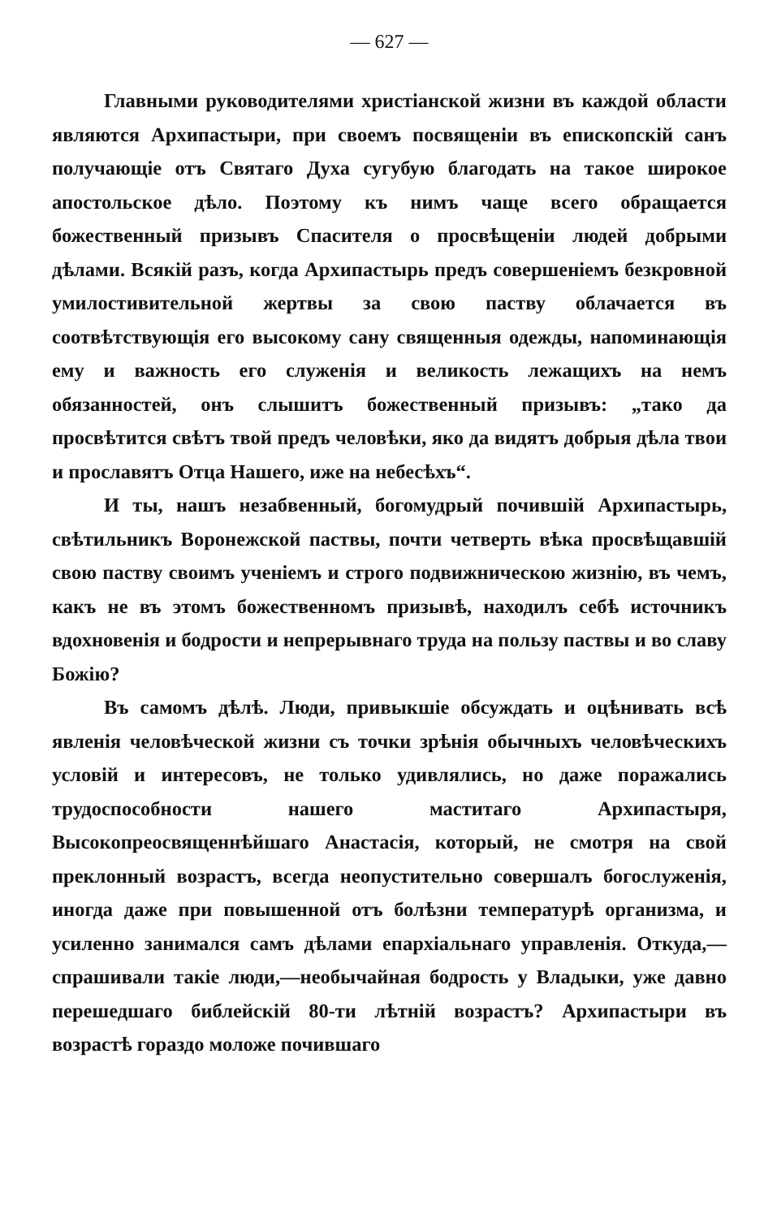— 627 —
Главными руководителями христіанской жизни въ каждой области являются Архипастыри, при своемъ посвященіи въ епископскій санъ получающіе отъ Святаго Духа сугубую благодать на такое широкое апостольское дѣло. Поэтому къ нимъ чаще всего обращается божественный призывъ Спасителя о просвѣщеніи людей добрыми дѣлами. Всякій разъ, когда Архипастырь предъ совершеніемъ безкровной умилостивительной жертвы за свою паству облачается въ соотвѣтствующія его высокому сану священныя одежды, напоминающія ему и важность его служенія и великость лежащихъ на немъ обязанностей, онъ слышитъ божественный призывъ: „тако да просвѣтится свѣтъ твой предъ человѣки, яко да видятъ добрыя дѣла твои и прославятъ Отца Нашего, иже на небесѣхъ“.
И ты, нашъ незабвенный, богомудрый почившій Архипастырь, свѣтильникъ Воронежской паствы, почти четверть вѣка просвѣщавшій свою паству своимъ ученіемъ и строго подвижническою жизнію, въ чемъ, какъ не въ этомъ божественномъ призывѣ, находилъ себѣ источникъ вдохновенія и бодрости и непрерывнаго труда на пользу паствы и во славу Божію?
Въ самомъ дѣлѣ. Люди, привыкшіе обсуждать и оцѣнивать всѣ явленія человѣческой жизни съ точки зрѣнія обычныхъ человѣческихъ условій и интересовъ, не только удивлялись, но даже поражались трудоспособности нашего маститаго Архипастыря, Высокопреосвященнѣйшаго Анастасія, который, не смотря на свой преклонный возрастъ, всегда неопустительно совершалъ богослуженія, иногда даже при повышенной отъ болѣзни температурѣ организма, и усиленно занимался самъ дѣлами епархіальнаго управленія. Откуда,—спрашивали такіе люди,—необычайная бодрость у Владыки, уже давно перешедшаго библейскій 80-ти лѣтній возрастъ? Архипастыри въ возрастѣ гораздо моложе почившаго